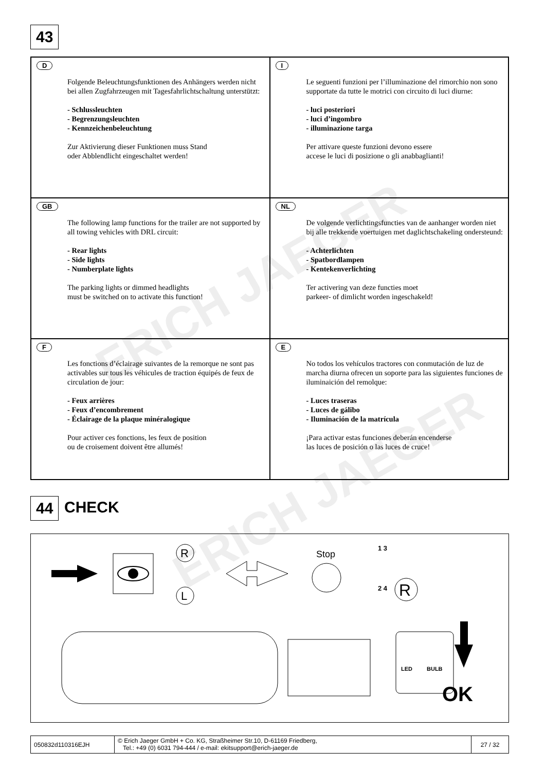ERICH JAEGER
ERICH JAEGER
43
D
Folgende Beleuchtungsfunktionen des Anhängers werden nicht bei allen Zugfahrzeugen mit Tagesfahrlichtschaltung unterstützt:
- Schlussleuchten
- Begrenzungsleuchten
- Kennzeichenbeleuchtung
Zur Aktivierung dieser Funktionen muss Stand
oder Abblendlicht eingeschaltet werden!
I
Le seguenti funzioni per l’illuminazione del rimorchio non sono supportate da tutte le motrici con circuito di luci diurne:
- luci posteriori
- luci d’ingombro
- illuminazione targa
Per attivare queste funzioni devono essere
accese le luci di posizione o gli anabbaglianti!
GB
The following lamp functions for the trailer are not supported by all towing vehicles with DRL circuit:
- Rear lights
- Side lights
- Numberplate lights
The parking lights or dimmed headlights
must be switched on to activate this function!
NL
De volgende verlichtingsfuncties van de aanhanger worden niet bij alle trekkende voertuigen met daglichtschakeling ondersteund:
- Achterlichten
- Spatbordlampen
- Kentekenverlichting
Ter activering van deze functies moet
parkeer- of dimlicht worden ingeschakeld!
F
Les fonctions d’éclairage suivantes de la remorque ne sont pas activables sur tous les véhicules de traction équipés de feux de circulation de jour:
- Feux arrières
- Feux d’encombrement
- Éclairage de la plaque minéralogique
Pour activer ces fonctions, les feux de position
ou de croisement doivent être allumés!
E
No todos los vehículos tractores con conmutación de luz de marcha diurna ofrecen un soporte para las siguientes funciones de iluminaición del remolque:
- Luces traseras
- Luces de gálibo
- Iluminación de la matrícula
¡Para activar estas funciones deberán encenderse
las luces de posición o las luces de cruce!
44 CHECK
R
L
Stop
1 3
2 4
R
OK
LED
BULB
050832d110316EJH © Erich Jaeger GmbH + Co. KG, Straßheimer Str.10, D-61169 Friedberg,
Tel.: +49 (0) 6031 794-444 / e-mail: ekitsupport@erich-jaeger.de
27 / 32